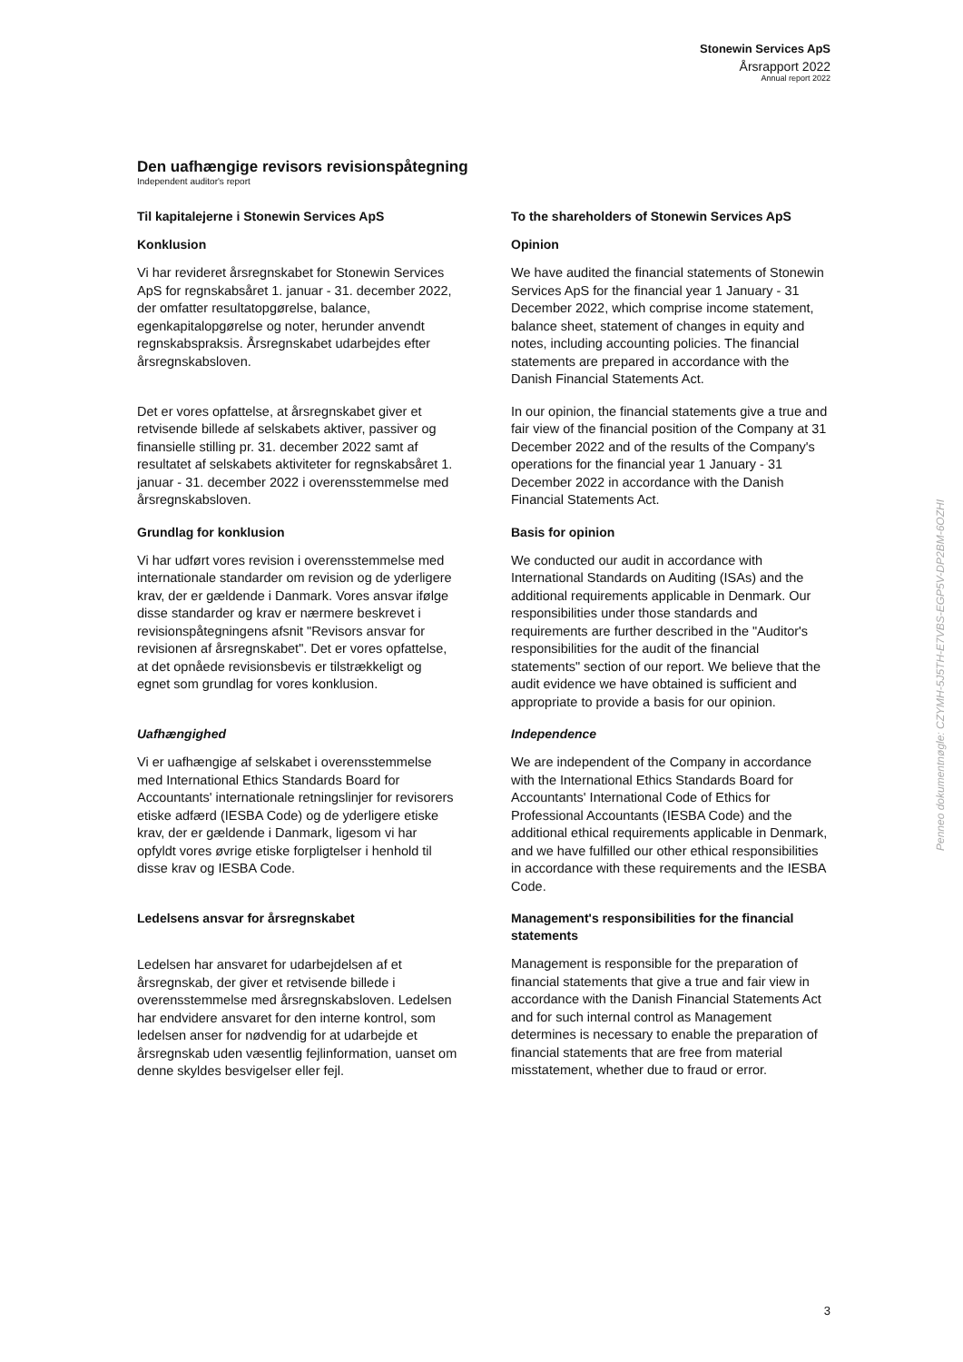Stonewin Services ApS
Årsrapport 2022
Annual report 2022
Den uafhængige revisors revisionspåtegning
Independent auditor's report
Til kapitalejerne i Stonewin Services ApS
To the shareholders of Stonewin Services ApS
Konklusion
Vi har revideret årsregnskabet for Stonewin Services ApS for regnskabsåret 1. januar - 31. december 2022, der omfatter resultatopgørelse, balance, egenkapitalopgørelse og noter, herunder anvendt regnskabspraksis. Årsregnskabet udarbejdes efter årsregnskabsloven.
Opinion
We have audited the financial statements of Stonewin Services ApS for the financial year 1 January - 31 December 2022, which comprise income statement, balance sheet, statement of changes in equity and notes, including accounting policies. The financial statements are prepared in accordance with the Danish Financial Statements Act.
Det er vores opfattelse, at årsregnskabet giver et retvisende billede af selskabets aktiver, passiver og finansielle stilling pr. 31. december 2022 samt af resultatet af selskabets aktiviteter for regnskabsåret 1. januar - 31. december 2022 i overensstemmelse med årsregnskabsloven.
In our opinion, the financial statements give a true and fair view of the financial position of the Company at 31 December 2022 and of the results of the Company's operations for the financial year 1 January - 31 December 2022 in accordance with the Danish Financial Statements Act.
Grundlag for konklusion
Vi har udført vores revision i overensstemmelse med internationale standarder om revision og de yderligere krav, der er gældende i Danmark. Vores ansvar ifølge disse standarder og krav er nærmere beskrevet i revisionspåtegningens afsnit "Revisors ansvar for revisionen af årsregnskabet". Det er vores opfattelse, at det opnåede revisionsbevis er tilstrækkeligt og egnet som grundlag for vores konklusion.
Basis for opinion
We conducted our audit in accordance with International Standards on Auditing (ISAs) and the additional requirements applicable in Denmark. Our responsibilities under those standards and requirements are further described in the "Auditor's responsibilities for the audit of the financial statements" section of our report. We believe that the audit evidence we have obtained is sufficient and appropriate to provide a basis for our opinion.
Uafhængighed
Vi er uafhængige af selskabet i overensstemmelse med International Ethics Standards Board for Accountants' internationale retningslinjer for revisorers etiske adfærd (IESBA Code) og de yderligere etiske krav, der er gældende i Danmark, ligesom vi har opfyldt vores øvrige etiske forpligtelser i henhold til disse krav og IESBA Code.
Independence
We are independent of the Company in accordance with the International Ethics Standards Board for Accountants' International Code of Ethics for Professional Accountants (IESBA Code) and the additional ethical requirements applicable in Denmark, and we have fulfilled our other ethical responsibilities in accordance with these requirements and the IESBA Code.
Ledelsens ansvar for årsregnskabet
Ledelsen har ansvaret for udarbejdelsen af et årsregnskab, der giver et retvisende billede i overensstemmelse med årsregnskabsloven. Ledelsen har endvidere ansvaret for den interne kontrol, som ledelsen anser for nødvendig for at udarbejde et årsregnskab uden væsentlig fejlinformation, uanset om denne skyldes besvigelser eller fejl.
Management's responsibilities for the financial statements
Management is responsible for the preparation of financial statements that give a true and fair view in accordance with the Danish Financial Statements Act and for such internal control as Management determines is necessary to enable the preparation of financial statements that are free from material misstatement, whether due to fraud or error.
Penneo dokumentnøgle: CZYMH-5J5TH-E7VBS-EGP5V-DP2BM-6OZHI
3